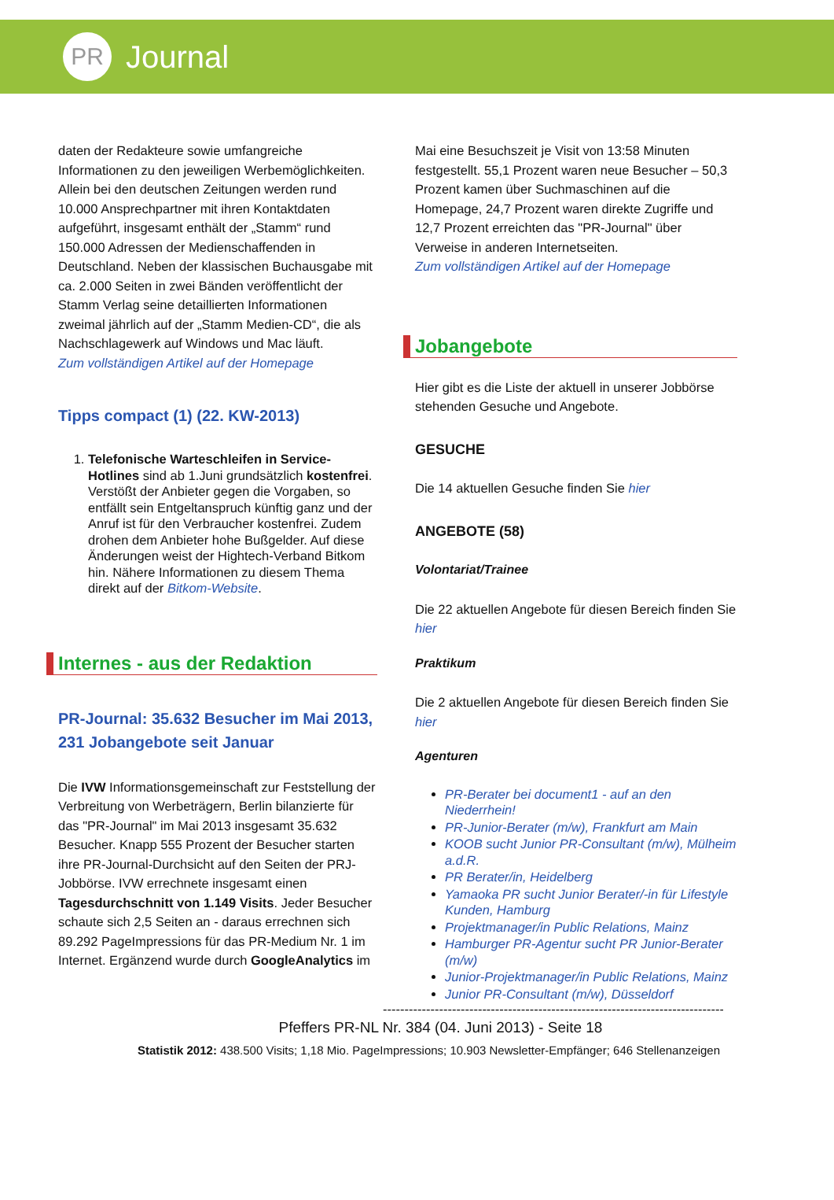PR
Journal
daten der Redakteure sowie umfangreiche Informationen zu den jeweiligen Werbemöglichkeiten. Allein bei den deutschen Zeitungen werden rund 10.000 Ansprechpartner mit ihren Kontaktdaten aufgeführt, insgesamt enthält der „Stamm“ rund 150.000 Adressen der Medienschaffenden in Deutschland. Neben der klassischen Buchausgabe mit ca. 2.000 Seiten in zwei Bänden veröffentlicht der Stamm Verlag seine detaillierten Informationen zweimal jährlich auf der „Stamm Medien-CD“, die als Nachschlagewerk auf Windows und Mac läuft.
Zum vollständigen Artikel auf der Homepage
Tipps compact (1) (22. KW-2013)
1. Telefonische Warteschleifen in Service-Hotlines sind ab 1.Juni grundsätzlich kostenfrei. Verstößt der Anbieter gegen die Vorgaben, so entfällt sein Entgeltanspruch künftig ganz und der Anruf ist für den Verbraucher kostenfrei. Zudem drohen dem Anbieter hohe Bußgelder. Auf diese Änderungen weist der Hightech-Verband Bitkom hin. Nähere Informationen zu diesem Thema direkt auf der Bitkom-Website.
Internes - aus der Redaktion
PR-Journal: 35.632 Besucher im Mai 2013, 231 Jobangebote seit Januar
Die IVW Informationsgemeinschaft zur Feststellung der Verbreitung von Werbeträgern, Berlin bilanzierte für das "PR-Journal" im Mai 2013 insgesamt 35.632 Besucher. Knapp 555 Prozent der Besucher starten ihre PR-Journal-Durchsicht auf den Seiten der PRJ-Jobbörse. IVW errechnete insgesamt einen Tagesdurchschnitt von 1.149 Visits. Jeder Besucher schaute sich 2,5 Seiten an - daraus errechnen sich 89.292 PageImpressions für das PR-Medium Nr. 1 im Internet. Ergänzend wurde durch GoogleAnalytics im
Mai eine Besuchszeit je Visit von 13:58 Minuten festgestellt. 55,1 Prozent waren neue Besucher – 50,3 Prozent kamen über Suchmaschinen auf die Homepage, 24,7 Prozent waren direkte Zugriffe und 12,7 Prozent erreichten das "PR-Journal" über Verweise in anderen Internetseiten.
Zum vollständigen Artikel auf der Homepage
Jobangebote
Hier gibt es die Liste der aktuell in unserer Jobbörse stehenden Gesuche und Angebote.
GESUCHE
Die 14 aktuellen Gesuche finden Sie hier
ANGEBOTE (58)
Volontariat/Trainee
Die 22 aktuellen Angebote für diesen Bereich finden Sie hier
Praktikum
Die 2 aktuellen Angebote für diesen Bereich finden Sie hier
Agenturen
PR-Berater bei document1 - auf an den Niederrhein!
PR-Junior-Berater (m/w), Frankfurt am Main
KOOB sucht Junior PR-Consultant (m/w), Mülheim a.d.R.
PR Berater/in, Heidelberg
Yamaoka PR sucht Junior Berater/-in für Lifestyle Kunden, Hamburg
Projektmanager/in Public Relations, Mainz
Hamburger PR-Agentur sucht PR Junior-Berater (m/w)
Junior-Projektmanager/in Public Relations, Mainz
Junior PR-Consultant (m/w), Düsseldorf
------------------------------------------------------------------------------------------
Pfeffers PR-NL Nr. 384 (04. Juni 2013) - Seite 18
Statistik 2012: 438.500 Visits; 1,18 Mio. PageImpressions; 10.903 Newsletter-Empfänger; 646 Stellenanzeigen